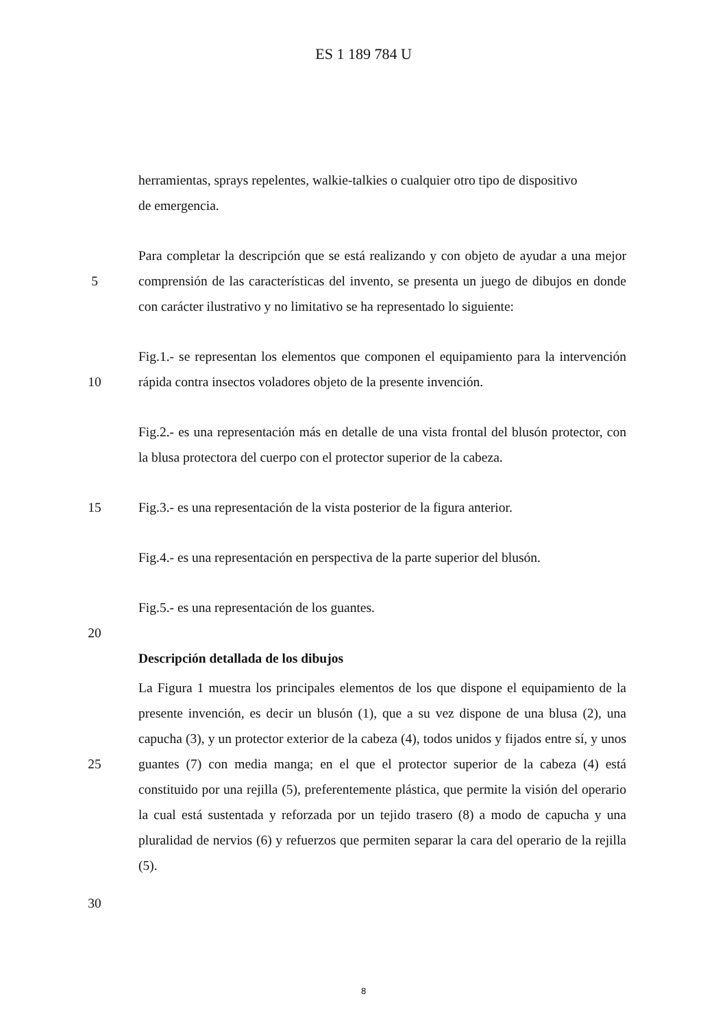ES 1 189 784 U
herramientas, sprays repelentes, walkie-talkies o cualquier otro tipo de dispositivo
de emergencia.
5 Para completar la descripción que se está realizando y con objeto de ayudar a una mejor comprensión de las características del invento, se presenta un juego de dibujos en donde con carácter ilustrativo y no limitativo se ha representado lo siguiente:
10 Fig.1.- se representan los elementos que componen el equipamiento para la intervención rápida contra insectos voladores objeto de la presente invención.
Fig.2.- es una representación más en detalle de una vista frontal del blusón protector, con la blusa protectora del cuerpo con el protector superior de la cabeza.
15 Fig.3.- es una representación de la vista posterior de la figura anterior.
Fig.4.- es una representación en perspectiva de la parte superior del blusón.
Fig.5.- es una representación de los guantes.
20
Descripción detallada de los dibujos
25 La Figura 1 muestra los principales elementos de los que dispone el equipamiento de la presente invención, es decir un blusón (1), que a su vez dispone de una blusa (2), una capucha (3), y un protector exterior de la cabeza (4), todos unidos y fijados entre sí, y unos guantes (7) con media manga; en el que el protector superior de la cabeza (4) está constituido por una rejilla (5), preferentemente plástica, que permite la visión del operario la cual está sustentada y reforzada por un tejido trasero (8) a modo de capucha y una pluralidad de nervios (6) y refuerzos que permiten separar la cara del operario de la rejilla (5).
30
8